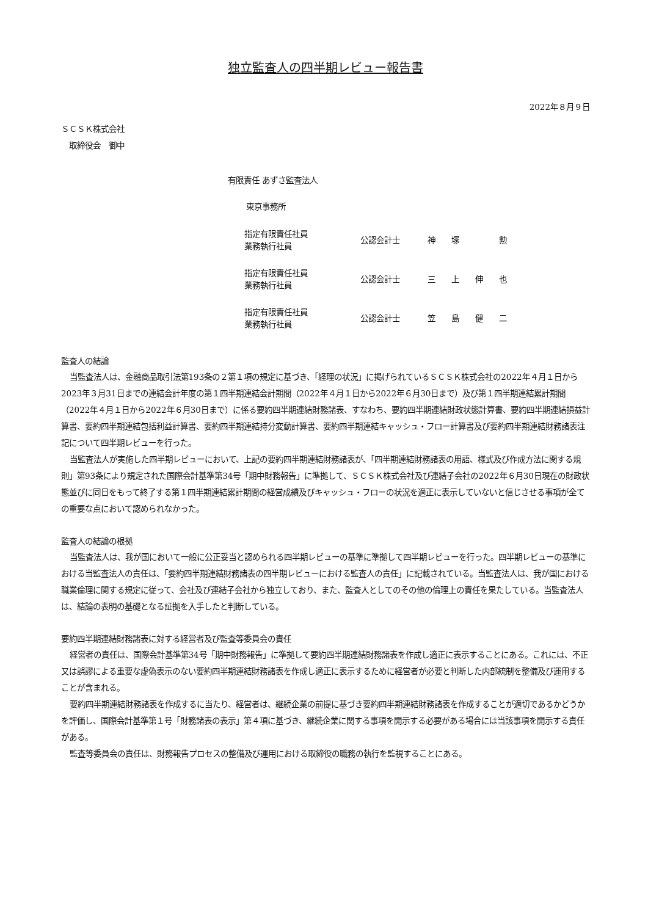独立監査人の四半期レビュー報告書
2022年８月９日
ＳＣＳＫ株式会社
　取締役会　御中
有限責任 あずさ監査法人
東京事務所
| 指定有限責任社員 業務執行社員 | 公認会計士 | 神 塚 勲 |
| 指定有限責任社員 業務執行社員 | 公認会計士 | 三 上 伸 也 |
| 指定有限責任社員 業務執行社員 | 公認会計士 | 笠 島 健 二 |
監査人の結論
当監査法人は、金融商品取引法第193条の２第１項の規定に基づき、「経理の状況」に掲げられているＳＣＳＫ株式会社の2022年４月１日から2023年３月31日までの連結会計年度の第１四半期連結会計期間（2022年４月１日から2022年６月30日まで）及び第１四半期連結累計期間（2022年４月１日から2022年６月30日まで）に係る要約四半期連結財務諸表、すなわち、要約四半期連結財政状態計算書、要約四半期連結損益計算書、要約四半期連結包括利益計算書、要約四半期連結持分変動計算書、要約四半期連結キャッシュ・フロー計算書及び要約四半期連結財務諸表注記について四半期レビューを行った。
当監査法人が実施した四半期レビューにおいて、上記の要約四半期連結財務諸表が、「四半期連結財務諸表の用語、様式及び作成方法に関する規則」第93条により規定された国際会計基準第34号「期中財務報告」に準拠して、ＳＣＳＫ株式会社及び連結子会社の2022年６月30日現在の財政状態並びに同日をもって終了する第１四半期連結累計期間の経営成績及びキャッシュ・フローの状況を適正に表示していないと信じさせる事項が全ての重要な点において認められなかった。
監査人の結論の根拠
当監査法人は、我が国において一般に公正妥当と認められる四半期レビューの基準に準拠して四半期レビューを行った。四半期レビューの基準における当監査法人の責任は、「要約四半期連結財務諸表の四半期レビューにおける監査人の責任」に記載されている。当監査法人は、我が国における職業倫理に関する規定に従って、会社及び連結子会社から独立しており、また、監査人としてのその他の倫理上の責任を果たしている。当監査法人は、結論の表明の基礎となる証拠を入手したと判断している。
要約四半期連結財務諸表に対する経営者及び監査等委員会の責任
経営者の責任は、国際会計基準第34号「期中財務報告」に準拠して要約四半期連結財務諸表を作成し適正に表示することにある。これには、不正又は誤謬による重要な虚偽表示のない要約四半期連結財務諸表を作成し適正に表示するために経営者が必要と判断した内部統制を整備及び運用することが含まれる。
要約四半期連結財務諸表を作成するに当たり、経営者は、継続企業の前提に基づき要約四半期連結財務諸表を作成することが適切であるかどうかを評価し、国際会計基準第１号「財務諸表の表示」第４項に基づき、継続企業に関する事項を開示する必要がある場合には当該事項を開示する責任がある。
監査等委員会の責任は、財務報告プロセスの整備及び運用における取締役の職務の執行を監視することにある。